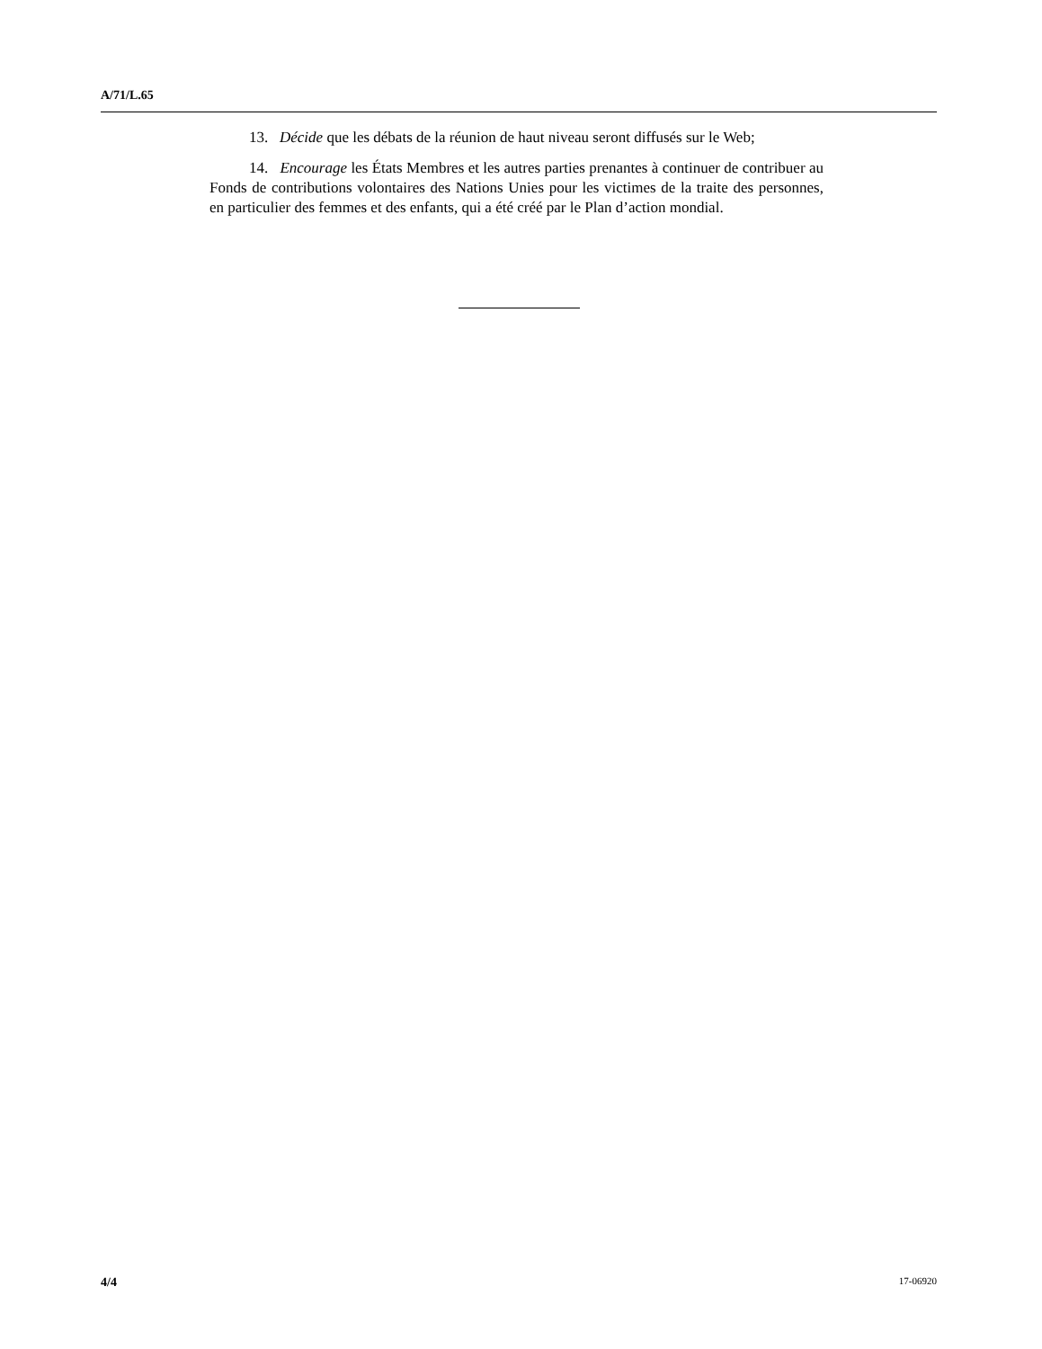A/71/L.65
13. Décide que les débats de la réunion de haut niveau seront diffusés sur le Web;
14. Encourage les États Membres et les autres parties prenantes à continuer de contribuer au Fonds de contributions volontaires des Nations Unies pour les victimes de la traite des personnes, en particulier des femmes et des enfants, qui a été créé par le Plan d’action mondial.
4/4 17-06920